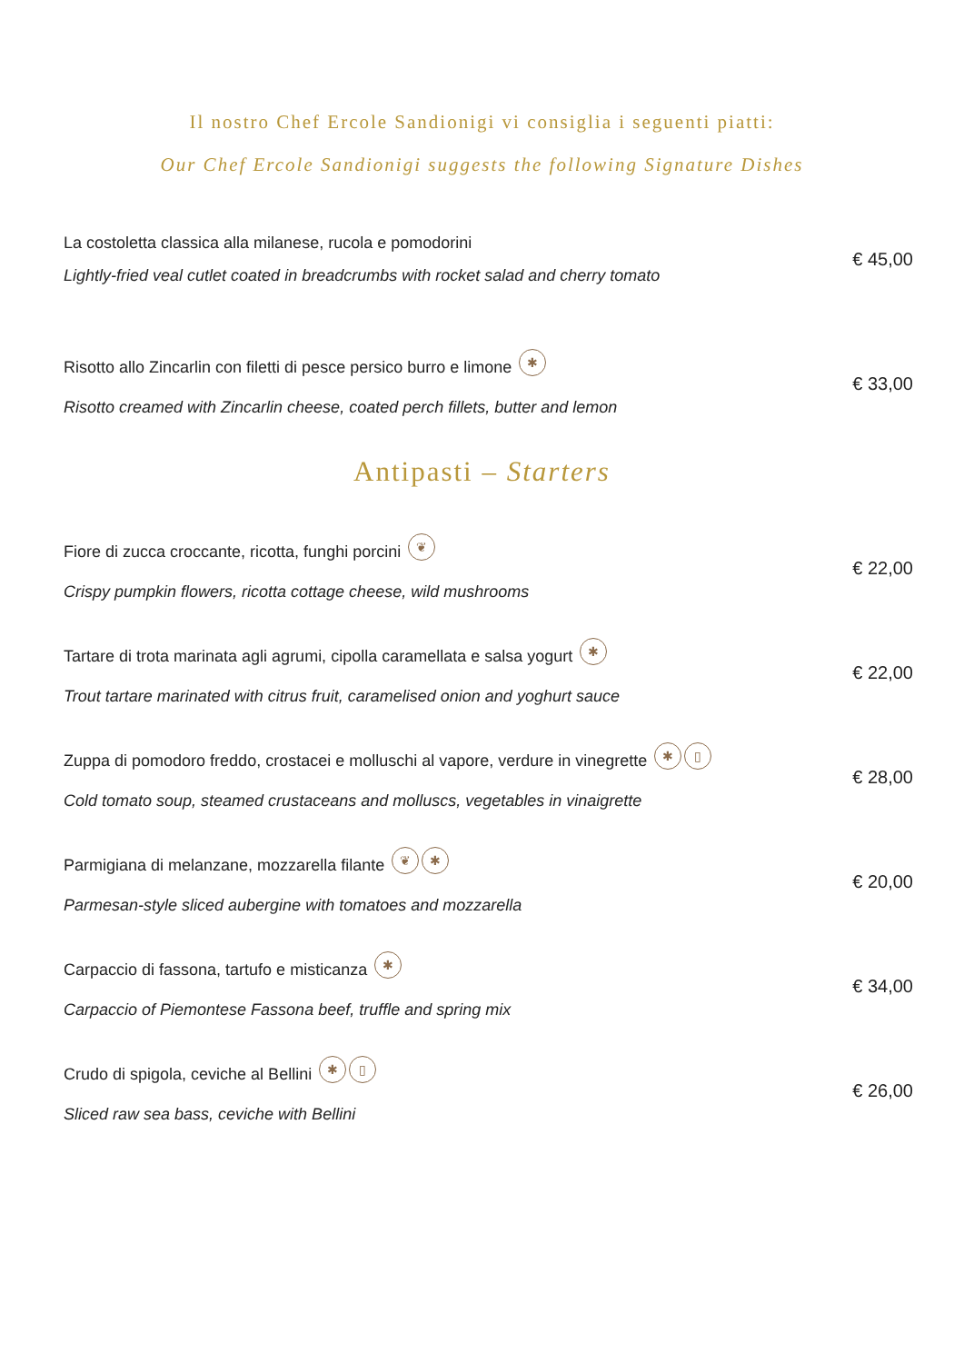Il nostro Chef Ercole Sandionigi vi consiglia i seguenti piatti:
Our Chef Ercole Sandionigi suggests the following Signature Dishes
La costoletta classica alla milanese, rucola e pomodorini
Lightly-fried veal cutlet coated in breadcrumbs with rocket salad and cherry tomato
€ 45,00
Risotto allo Zincarlin con filetti di pesce persico burro e limone ✱
Risotto creamed with Zincarlin cheese, coated perch fillets, butter and lemon
€ 33,00
Antipasti – Starters
Fiore di zucca croccante, ricotta, funghi porcini ❦
Crispy pumpkin flowers, ricotta cottage cheese, wild mushrooms
€ 22,00
Tartare di trota marinata agli agrumi, cipolla caramellata e salsa yogurt ✱
Trout tartare marinated with citrus fruit, caramelised onion and yoghurt sauce
€ 22,00
Zuppa di pomodoro freddo, crostacei e molluschi al vapore, verdure in vinegrette ✱ ▯
Cold tomato soup, steamed crustaceans and molluscs, vegetables in vinaigrette
€ 28,00
Parmigiana di melanzane, mozzarella filante ❦ ✱
Parmesan-style sliced aubergine with tomatoes and mozzarella
€ 20,00
Carpaccio di fassona, tartufo e misticanza ✱
Carpaccio of Piemontese Fassona beef, truffle and spring mix
€ 34,00
Crudo di spigola, ceviche al Bellini ✱ ▯
Sliced raw sea bass, ceviche with Bellini
€ 26,00